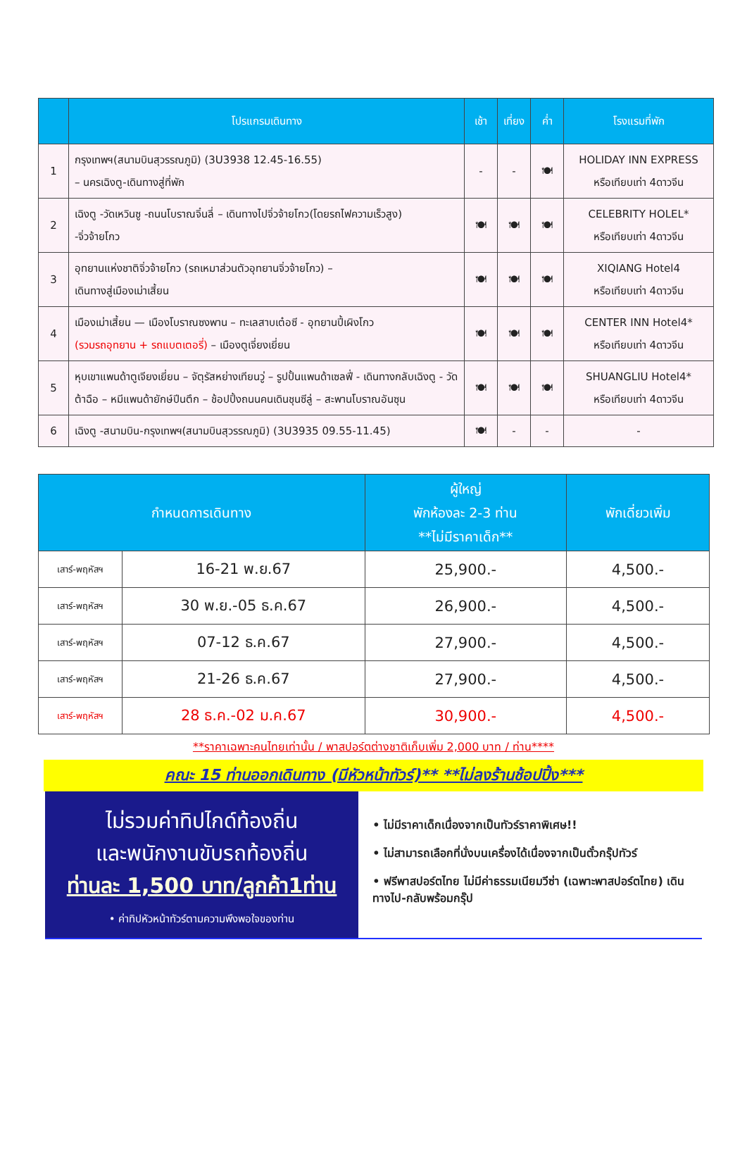| | โปรแกรมเดินทาง | เช้า | เที่ยง | ค่ำ | โรงแรมที่พัก |
| --- | --- | --- | --- | --- | --- |
| 1 | กรุงเทพฯ(สนามบินสุวรรณภูมิ) (3U3938 12.45-16.55) – นครเฉิงตู-เดินทางสู่ที่พัก | - | - | 🍽 | HOLIDAY INN EXPRESS หรือเทียบเท่า 4ดาวจีน |
| 2 | เฉิงตู -วัดเหวินซู -ถนนโบราณจิ๋นลี่ – เดินทางไปจิ่วจ้ายโกว(โดยรถไฟความเร็วสูง) -จิ่วจ้ายโกว | 🍽 | 🍽 | 🍽 | CELEBRITY HOLEL* หรือเทียบเท่า 4ดาวจีน |
| 3 | อุทยานแห่งชาติจิ่วจ้ายโกว (รถเหมาส่วนตัวอุทยานจิ่วจ้ายโกว) – เดินทางสู่เมืองเม่าเสี้ยน | 🍽 | 🍽 | 🍽 | XIQIANG Hotel4 หรือเทียบเท่า 4ดาวจีน |
| 4 | เมืองเม่าเสี้ยน — เมืองโบราณซงพาน – ทะเลสาบเต๋อซี - อุทยานปี้เผิงโกว (รวมรถอุทยาน + รถแบตเตอรี่) – เมืองตูเจี่ยงเยี่ยน | 🍽 | 🍽 | 🍽 | CENTER INN Hotel4* หรือเทียบเท่า 4ดาวจีน |
| 5 | หุบเขาแพนด้าตูเจียงเยี่ยน – จัตุรัสหย่างเทียนวู่ – รูปปั้นแพนด้าเซลฟี่ - เดินทางกลับเฉิงตู - วัดต้าฉือ – หมีแพนด้ายักษ์ปีนตึก – ช้อปปิ้งถนนคนเดินชุนซีลู่ – สะพานโบราณอันซุน | 🍽 | 🍽 | 🍽 | SHUANGLIU Hotel4* หรือเทียบเท่า 4ดาวจีน |
| 6 | เฉิงตู -สนามบิน-กรุงเทพฯ(สนามบินสุวรรณภูมิ) (3U3935 09.55-11.45) | 🍽 | - | - | - |
| กำหนดการเดินทาง | | ผู้ใหญ่ พักห้องละ 2-3 ท่าน **ไม่มีราคาเด็ก** | พักเดี่ยวเพิ่ม |
| --- | --- | --- | --- |
| เสาร์-พฤหัสฯ | 16-21 พ.ย.67 | 25,900.- | 4,500.- |
| เสาร์-พฤหัสฯ | 30 พ.ย.-05 ธ.ค.67 | 26,900.- | 4,500.- |
| เสาร์-พฤหัสฯ | 07-12 ธ.ค.67 | 27,900.- | 4,500.- |
| เสาร์-พฤหัสฯ | 21-26 ธ.ค.67 | 27,900.- | 4,500.- |
| เสาร์-พฤหัสฯ | 28 ธ.ค.-02 ม.ค.67 | 30,900.- | 4,500.- |
**ราคาเฉพาะคนไทยเท่านั้น / พาสปอร์ตต่างชาติเก็บเพิ่ม 2,000 บาท / ท่าน****
คณะ 15 ท่านออกเดินทาง (มีหัวหน้าทัวร์)** **ไม่ลงร้านช้อปปิ้ง***
ไม่รวมค่าทิปไกด์ท้องถิ่น
และพนักงานขับรถท้องถิ่น
ท่านละ 1,500 บาท/ลูกค้า1ท่าน
• ค่าทิปหัวหน้าทัวร์ตามความพึงพอใจของท่าน
• ไม่มีราคาเด็กเนื่องจากเป็นทัวร์ราคาพิเศษ!!
• ไม่สามารถเลือกที่นั่งบนเครื่องได้เนื่องจากเป็นตั๋วกรุ๊ปทัวร์
• ฟรีพาสปอร์ตไทย ไม่มีค่าธรรมเนียมวีซ่า (เฉพาะพาสปอร์ตไทย) เดินทางไป-กลับพร้อมกรุ๊ป